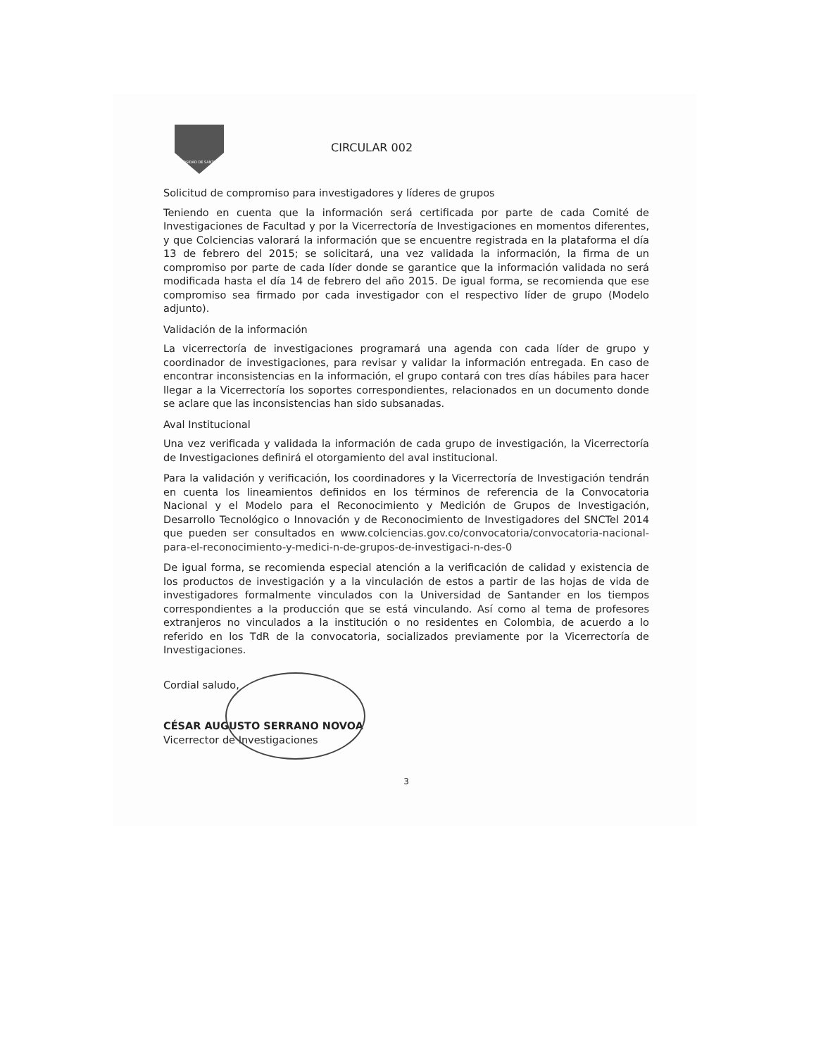UNIVERSIDAD DE SANTANDER
CIRCULAR 002
Solicitud de compromiso para investigadores y líderes de grupos
Teniendo en cuenta que la información será certificada por parte de cada Comité de Investigaciones de Facultad y por la Vicerrectoría de Investigaciones en momentos diferentes, y que Colciencias valorará la información que se encuentre registrada en la plataforma el día 13 de febrero del 2015; se solicitará, una vez validada la información, la firma de un compromiso por parte de cada líder donde se garantice que la información validada no será modificada hasta el día 14 de febrero del año 2015. De igual forma, se recomienda que ese compromiso sea firmado por cada investigador con el respectivo líder de grupo (Modelo adjunto).
Validación de la información
La vicerrectoría de investigaciones programará una agenda con cada líder de grupo y coordinador de investigaciones, para revisar y validar la información entregada. En caso de encontrar inconsistencias en la información, el grupo contará con tres días hábiles para hacer llegar a la Vicerrectoría los soportes correspondientes, relacionados en un documento donde se aclare que las inconsistencias han sido subsanadas.
Aval Institucional
Una vez verificada y validada la información de cada grupo de investigación, la Vicerrectoría de Investigaciones definirá el otorgamiento del aval institucional.
Para la validación y verificación, los coordinadores y la Vicerrectoría de Investigación tendrán en cuenta los lineamientos definidos en los términos de referencia de la Convocatoria Nacional y el Modelo para el Reconocimiento y Medición de Grupos de Investigación, Desarrollo Tecnológico o Innovación y de Reconocimiento de Investigadores del SNCTel 2014 que pueden ser consultados en www.colciencias.gov.co/convocatoria/convocatoria-nacional-para-el-reconocimiento-y-medici-n-de-grupos-de-investigaci-n-des-0
De igual forma, se recomienda especial atención a la verificación de calidad y existencia de los productos de investigación y a la vinculación de estos a partir de las hojas de vida de investigadores formalmente vinculados con la Universidad de Santander en los tiempos correspondientes a la producción que se está vinculando. Así como al tema de profesores extranjeros no vinculados a la institución o no residentes en Colombia, de acuerdo a lo referido en los TdR de la convocatoria, socializados previamente por la Vicerrectoría de Investigaciones.
Cordial saludo,
CÉSAR AUGUSTO SERRANO NOVOA
Vicerrector de Investigaciones
3